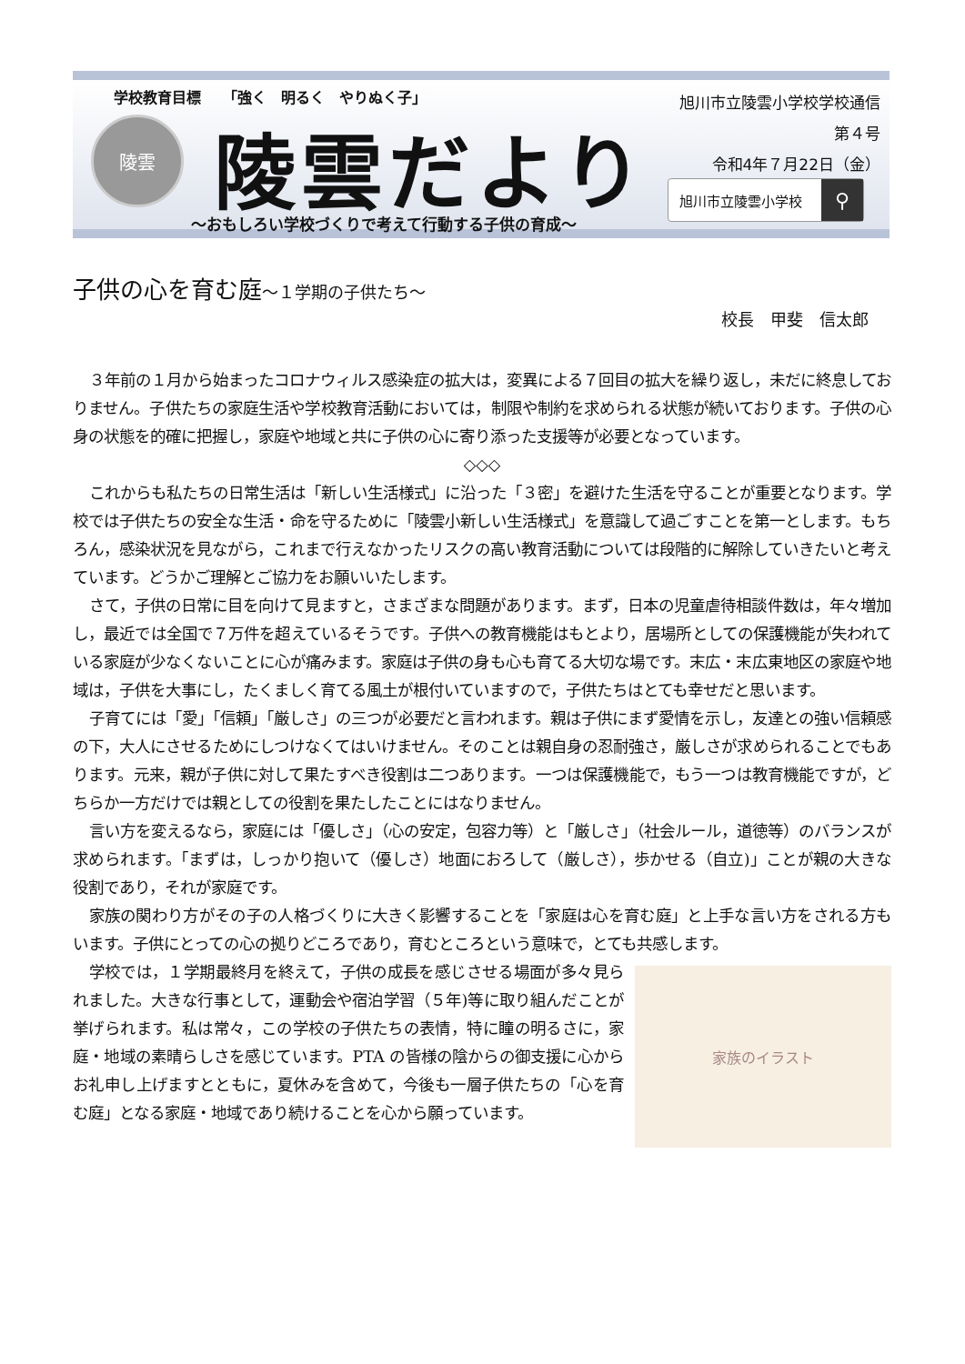学校教育目標　　「強く　明るく　やりぬく子」
陵雲 陵雲だより
～おもしろい学校づくりで考えて行動する子供の育成～
旭川市立陵雲小学校学校通信
第４号
令和4年７月22日（金）
旭川市立陵雲小学校 ⚲
子供の心を育む庭～１学期の子供たち～
校長　甲斐　信太郎
３年前の１月から始まったコロナウィルス感染症の拡大は，変異による７回目の拡大を繰り返し，未だに終息しておりません。子供たちの家庭生活や学校教育活動においては，制限や制約を求められる状態が続いております。子供の心身の状態を的確に把握し，家庭や地域と共に子供の心に寄り添った支援等が必要となっています。
◇◇◇
これからも私たちの日常生活は「新しい生活様式」に沿った「３密」を避けた生活を守ることが重要となります。学校では子供たちの安全な生活・命を守るために「陵雲小新しい生活様式」を意識して過ごすことを第一とします。もちろん，感染状況を見ながら，これまで行えなかったリスクの高い教育活動については段階的に解除していきたいと考えています。どうかご理解とご協力をお願いいたします。
さて，子供の日常に目を向けて見ますと，さまざまな問題があります。まず，日本の児童虐待相談件数は，年々増加し，最近では全国で７万件を超えているそうです。子供への教育機能はもとより，居場所としての保護機能が失われている家庭が少なくないことに心が痛みます。家庭は子供の身も心も育てる大切な場です。末広・末広東地区の家庭や地域は，子供を大事にし，たくましく育てる風土が根付いていますので，子供たちはとても幸せだと思います。
子育てには「愛」「信頼」「厳しさ」の三つが必要だと言われます。親は子供にまず愛情を示し，友達との強い信頼感の下，大人にさせるためにしつけなくてはいけません。そのことは親自身の忍耐強さ，厳しさが求められることでもあります。元来，親が子供に対して果たすべき役割は二つあります。一つは保護機能で，もう一つは教育機能ですが，どちらか一方だけでは親としての役割を果たしたことにはなりません。
言い方を変えるなら，家庭には「優しさ」（心の安定，包容力等）と「厳しさ」（社会ルール，道徳等）のバランスが求められます。「まずは，しっかり抱いて（優しさ）地面におろして（厳しさ），歩かせる（自立)」ことが親の大きな役割であり，それが家庭です。
家族の関わり方がその子の人格づくりに大きく影響することを「家庭は心を育む庭」と上手な言い方をされる方もいます。子供にとっての心の拠りどころであり，育むところという意味で，とても共感します。
家族のイラスト
学校では，１学期最終月を終えて，子供の成長を感じさせる場面が多々見られました。大きな行事として，運動会や宿泊学習（５年)等に取り組んだことが挙げられます。私は常々，この学校の子供たちの表情，特に瞳の明るさに，家庭・地域の素晴らしさを感じています。PTA の皆様の陰からの御支援に心からお礼申し上げますとともに，夏休みを含めて，今後も一層子供たちの「心を育む庭」となる家庭・地域であり続けることを心から願っています。